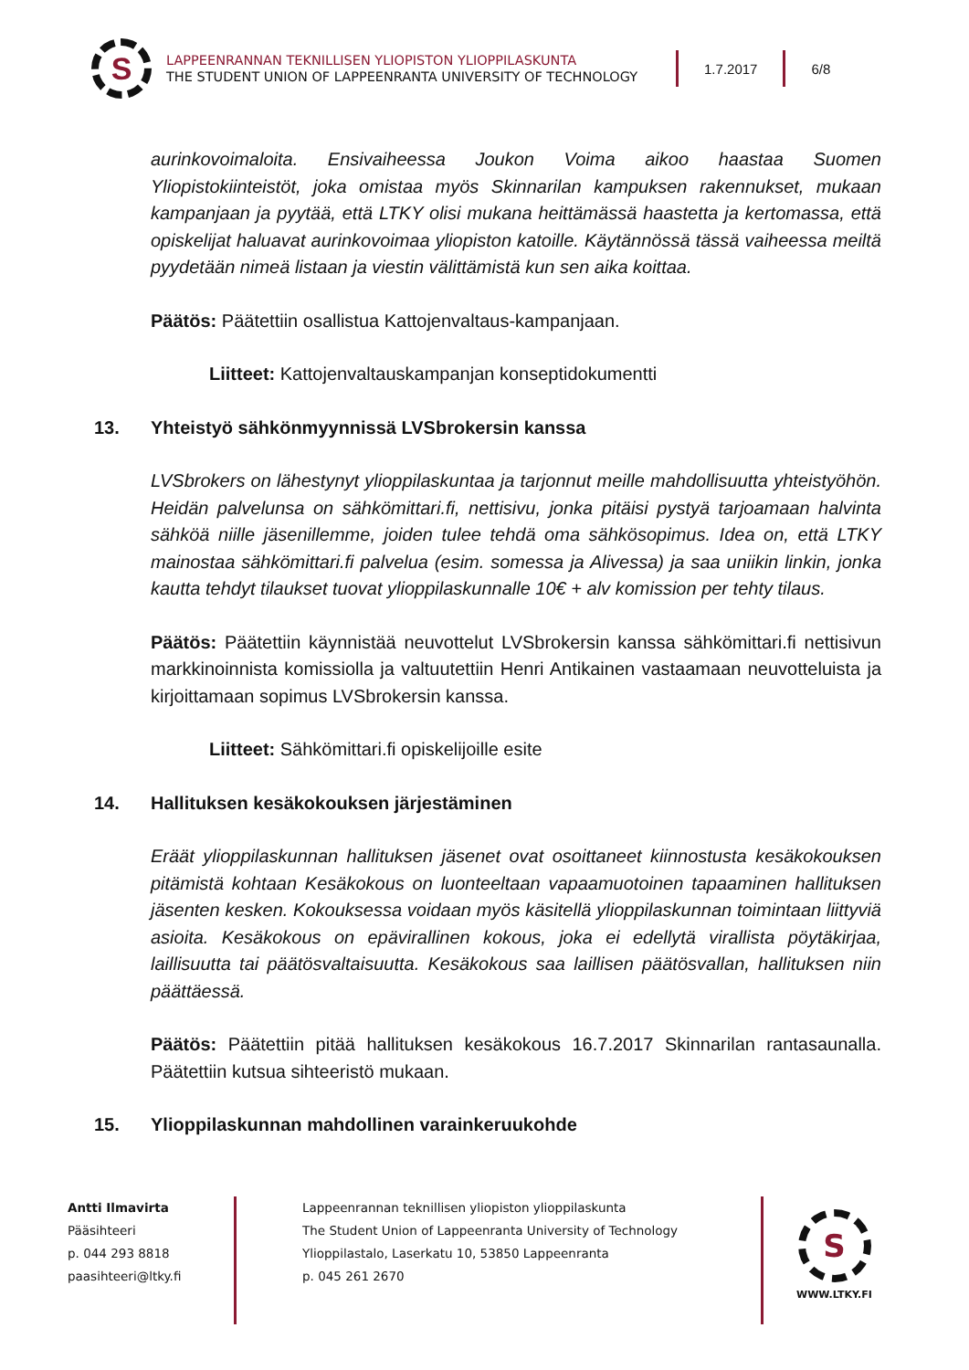S
LAPPEENRANNAN TEKNILLISEN YLIOPISTON YLIOPPILASKUNTA
THE STUDENT UNION OF LAPPEENRANTA UNIVERSITY OF TECHNOLOGY
1.7.2017 6/8
aurinkovoimaloita. Ensivaiheessa Joukon Voima aikoo haastaa Suomen Yliopistokiinteistöt, joka omistaa myös Skinnarilan kampuksen rakennukset, mukaan kampanjaan ja pyytää, että LTKY olisi mukana heittämässä haastetta ja kertomassa, että opiskelijat haluavat aurinkovoimaa yliopiston katoille. Käytännössä tässä vaiheessa meiltä pyydetään nimeä listaan ja viestin välittämistä kun sen aika koittaa.
Päätös: Päätettiin osallistua Kattojenvaltaus-kampanjaan.
Liitteet: Kattojenvaltauskampanjan konseptidokumentti
13. Yhteistyö sähkönmyynnissä LVSbrokersin kanssa
LVSbrokers on lähestynyt ylioppilaskuntaa ja tarjonnut meille mahdollisuutta yhteistyöhön. Heidän palvelunsa on sähkömittari.fi, nettisivu, jonka pitäisi pystyä tarjoamaan halvinta sähköä niille jäsenillemme, joiden tulee tehdä oma sähkösopimus. Idea on, että LTKY mainostaa sähkömittari.fi palvelua (esim. somessa ja Alivessa) ja saa uniikin linkin, jonka kautta tehdyt tilaukset tuovat ylioppilaskunnalle 10€ + alv komission per tehty tilaus.
Päätös: Päätettiin käynnistää neuvottelut LVSbrokersin kanssa sähkömittari.fi nettisivun markkinoinnista komissiolla ja valtuutettiin Henri Antikainen vastaamaan neuvotteluista ja kirjoittamaan sopimus LVSbrokersin kanssa.
Liitteet: Sähkömittari.fi opiskelijoille esite
14. Hallituksen kesäkokouksen järjestäminen
Eräät ylioppilaskunnan hallituksen jäsenet ovat osoittaneet kiinnostusta kesäkokouksen pitämistä kohtaan Kesäkokous on luonteeltaan vapaamuotoinen tapaaminen hallituksen jäsenten kesken. Kokouksessa voidaan myös käsitellä ylioppilaskunnan toimintaan liittyviä asioita. Kesäkokous on epävirallinen kokous, joka ei edellytä virallista pöytäkirjaa, laillisuutta tai päätösvaltaisuutta. Kesäkokous saa laillisen päätösvallan, hallituksen niin päättäessä.
Päätös: Päätettiin pitää hallituksen kesäkokous 16.7.2017 Skinnarilan rantasaunalla. Päätettiin kutsua sihteeristö mukaan.
15. Ylioppilaskunnan mahdollinen varainkeruukohde
Antti Ilmavirta
Pääsihteeri
p. 044 293 8818
paasihteeri@ltky.fi
Lappeenrannan teknillisen yliopiston ylioppilaskunta
The Student Union of Lappeenranta University of Technology
Ylioppilastalo, Laserkatu 10, 53850 Lappeenranta
p. 045 261 2670
S
WWW.LTKY.FI